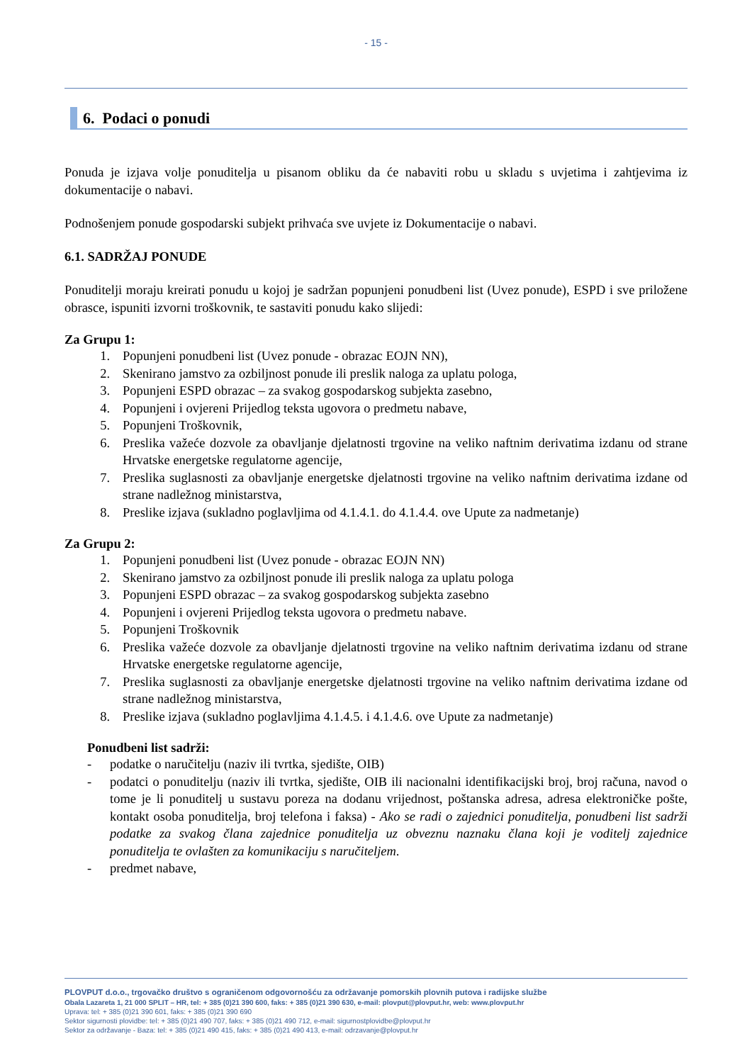- 15 -
6. Podaci o ponudi
Ponuda je izjava volje ponuditelja u pisanom obliku da će nabaviti robu u skladu s uvjetima i zahtjevima iz dokumentacije o nabavi.
Podnošenjem ponude gospodarski subjekt prihvaća sve uvjete iz Dokumentacije o nabavi.
6.1. SADRŽAJ PONUDE
Ponuditelji moraju kreirati ponudu u kojoj je sadržan popunjeni ponudbeni list (Uvez ponude), ESPD i sve priložene obrasce, ispuniti izvorni troškovnik, te sastaviti ponudu kako slijedi:
Za Grupu 1:
1. Popunjeni ponudbeni list (Uvez ponude - obrazac EOJN NN),
2. Skenirano jamstvo za ozbiljnost ponude ili preslik naloga za uplatu pologa,
3. Popunjeni ESPD obrazac – za svakog gospodarskog subjekta zasebno,
4. Popunjeni i ovjereni Prijedlog teksta ugovora o predmetu nabave,
5. Popunjeni Troškovnik,
6. Preslika važeće dozvole za obavljanje djelatnosti trgovine na veliko naftnim derivatima izdanu od strane Hrvatske energetske regulatorne agencije,
7. Preslika suglasnosti za obavljanje energetske djelatnosti trgovine na veliko naftnim derivatima izdane od strane nadležnog ministarstva,
8. Preslike izjava (sukladno poglavljima od 4.1.4.1. do 4.1.4.4. ove Upute za nadmetanje)
Za Grupu 2:
1. Popunjeni ponudbeni list (Uvez ponude - obrazac EOJN NN)
2. Skenirano jamstvo za ozbiljnost ponude ili preslik naloga za uplatu pologa
3. Popunjeni ESPD obrazac – za svakog gospodarskog subjekta zasebno
4. Popunjeni i ovjereni Prijedlog teksta ugovora o predmetu nabave.
5. Popunjeni Troškovnik
6. Preslika važeće dozvole za obavljanje djelatnosti trgovine na veliko naftnim derivatima izdanu od strane Hrvatske energetske regulatorne agencije,
7. Preslika suglasnosti za obavljanje energetske djelatnosti trgovine na veliko naftnim derivatima izdane od strane nadležnog ministarstva,
8. Preslike izjava (sukladno poglavljima 4.1.4.5. i 4.1.4.6. ove Upute za nadmetanje)
Ponudbeni list sadrži:
- podatke o naručitelju (naziv ili tvrtka, sjedište, OIB)
- podatci o ponuditelju (naziv ili tvrtka, sjedište, OIB ili nacionalni identifikacijski broj, broj računa, navod o tome je li ponuditelj u sustavu poreza na dodanu vrijednost, poštanska adresa, adresa elektroničke pošte, kontakt osoba ponuditelja, broj telefona i faksa) - Ako se radi o zajednici ponuditelja, ponudbeni list sadrži podatke za svakog člana zajednice ponuditelja uz obveznu naznaku člana koji je voditelj zajednice ponuditelja te ovlašten za komunikaciju s naručiteljem.
- predmet nabave,
PLOVPUT d.o.o., trgovačko društvo s ograničenom odgovornošću za održavanje pomorskih plovnih putova i radijske službe
Obala Lazareta 1, 21 000 SPLIT – HR, tel: + 385 (0)21 390 600, faks: + 385 (0)21 390 630, e-mail: plovput@plovput.hr, web: www.plovput.hr
Uprava: tel: + 385 (0)21 390 601, faks: + 385 (0)21 390 690
Sektor sigurnosti plovidbe: tel: + 385 (0)21 490 707, faks: + 385 (0)21 490 712, e-mail: sigurnostplovidbe@plovput.hr
Sektor za održavanje - Baza: tel: + 385 (0)21 490 415, faks: + 385 (0)21 490 413, e-mail: odrzavanje@plovput.hr